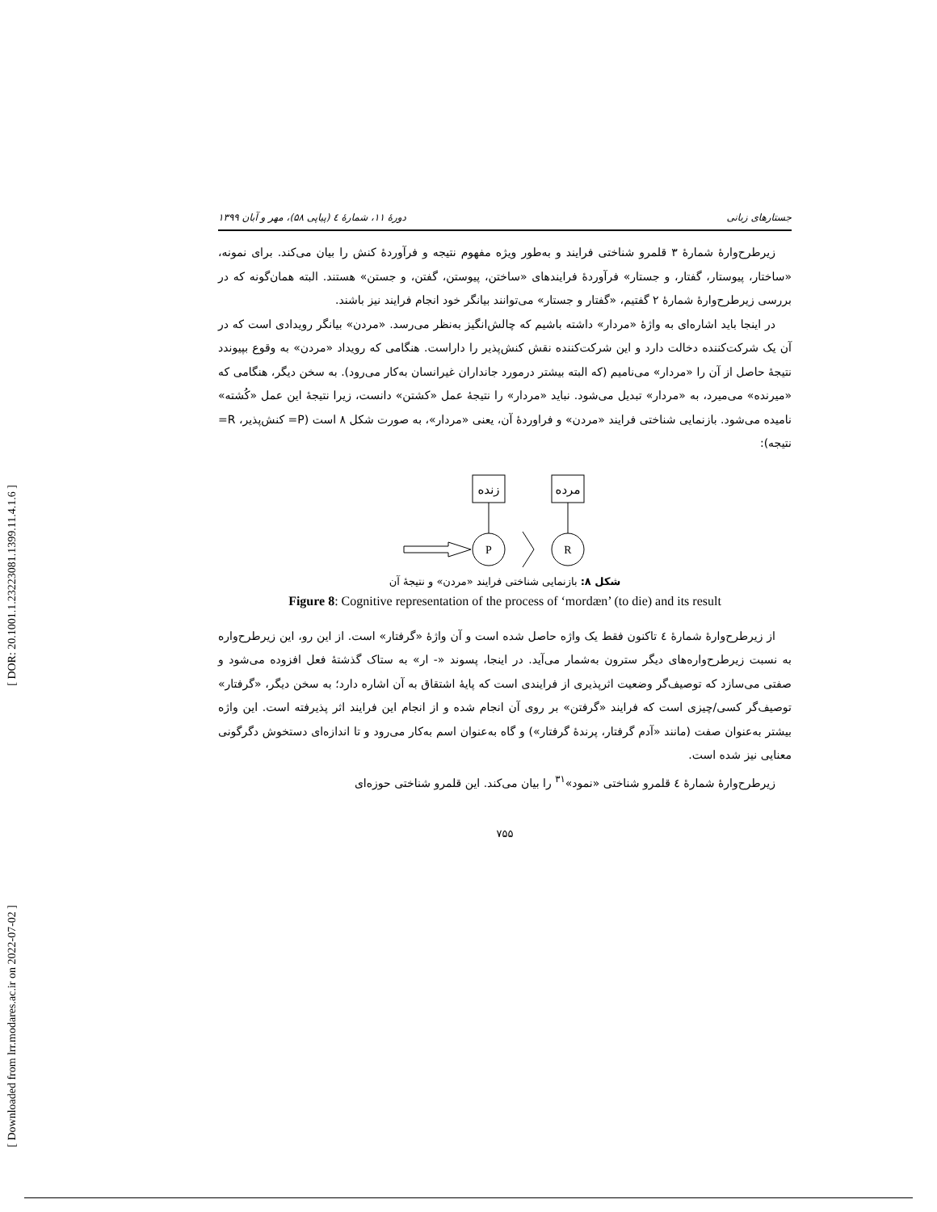[ DOR: 20.1001.1.23223081.1399.11.4.1.6 ]
[ Downloaded from lrr.modares.ac.ir on 2022-07-02 ]
جستارهای زبانی دورهٔ ۱۱، شمارهٔ ٤ (پیاپی ۵۸)، مهر و آبان ۱۳۹۹
زیرطرح‌وارهٔ شمارهٔ ۳ قلمرو شناختی فرایند و به‌طور ویژه مفهوم نتیجه و فرآوردهٔ کنش را بیان می‌کند. برای نمونه، «ساختار، پیوستار، گفتار، و جستار» فرآوردهٔ فرایندهای «ساختن، پیوستن، گفتن، و جستن» هستند. البته همان‌گونه که در بررسی زیرطرح‌وارهٔ شمارهٔ ۲ گفتیم، «گفتار و جستار» می‌توانند بیانگر خود انجام فرایند نیز باشند.
در اینجا باید اشاره‌ای به واژهٔ «مردار» داشته باشیم که چالش‌انگیز به‌نظر می‌رسد. «مردن» بیانگر رویدادی است که در آن یک شرکت‌کننده دخالت دارد و این شرکت‌کننده نقش کنش‌پذیر را داراست. هنگامی که رویداد «مردن» به وقوع بپیوندد نتیجهٔ حاصل از آن را «مردار» می‌نامیم (که البته بیشتر درمورد جانداران غیرانسان به‌کار می‌رود). به سخن دیگر، هنگامی که «میرنده» می‌میرد، به «مردار» تبدیل می‌شود. نباید «مردار» را نتیجهٔ عمل «کشتن» دانست، زیرا نتیجهٔ این عمل «کُشته» نامیده می‌شود. بازنمایی شناختی فرایند «مردن» و فراوردهٔ آن، یعنی «مردار»، به صورت شکل ۸ است (P= کنش‌پذیر، R= نتیجه):
زنده
مرده
P
R
شکل ۸: بازنمایی شناختی فرایند «مردن» و نتیجهٔ آن
Figure 8: Cognitive representation of the process of ‘mordæn’ (to die) and its result
از زیرطرح‌وارهٔ شمارهٔ ٤ تاکنون فقط یک واژه حاصل شده است و آن واژهٔ «گرفتار» است. از این رو، این زیرطرح‌واره به نسبت زیرطرح‌واره‌های دیگر سترون به‌شمار می‌آید. در اینجا، پسوند «- ار» به ستاک گذشتهٔ فعل افزوده می‌شود و صفتی می‌سازد که توصیف‌گر وضعیت اثرپذیری از فرایندی است که پایهٔ اشتقاق به آن اشاره دارد؛ به سخن دیگر، «گرفتار» توصیف‌گر کسی/چیزی است که فرایند «گرفتن» بر روی آن انجام شده و از انجام این فرایند اثر پذیرفته است. این واژه بیشتر به‌عنوان صفت (مانند «آدم گرفتار، پرندهٔ گرفتار») و گاه به‌عنوان اسم به‌کار می‌رود و تا اندازه‌ای دستخوش دگرگونی معنایی نیز شده است.
زیرطرح‌وارهٔ شمارهٔ ٤ قلمرو شناختی «نمود»<sup>۳۱</sup> را بیان می‌کند. این قلمرو شناختی حوزه‌ای
۷۵۵